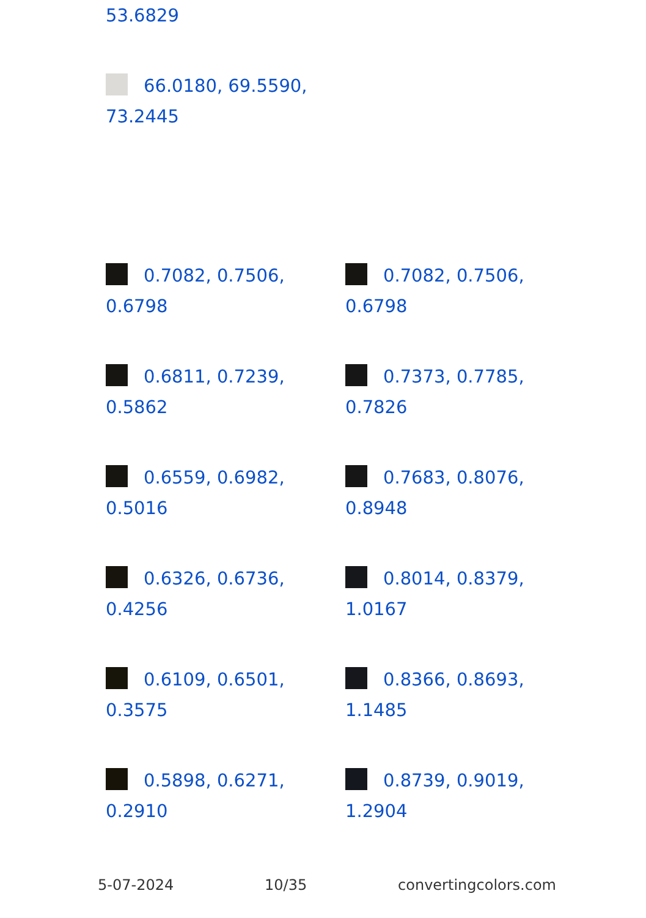53.6829
66.0180, 69.5590, 73.2445
0.7082, 0.7506, 0.6798 0.7082, 0.7506, 0.6798
0.6811, 0.7239, 0.5862 0.7373, 0.7785, 0.7826
0.6559, 0.6982, 0.5016 0.7683, 0.8076, 0.8948
0.6326, 0.6736, 0.4256 0.8014, 0.8379, 1.0167
0.6109, 0.6501, 0.3575 0.8366, 0.8693, 1.1485
0.5898, 0.6271, 0.2910 0.8739, 0.9019, 1.2904
5-07-2024 10/35 convertingcolors.com